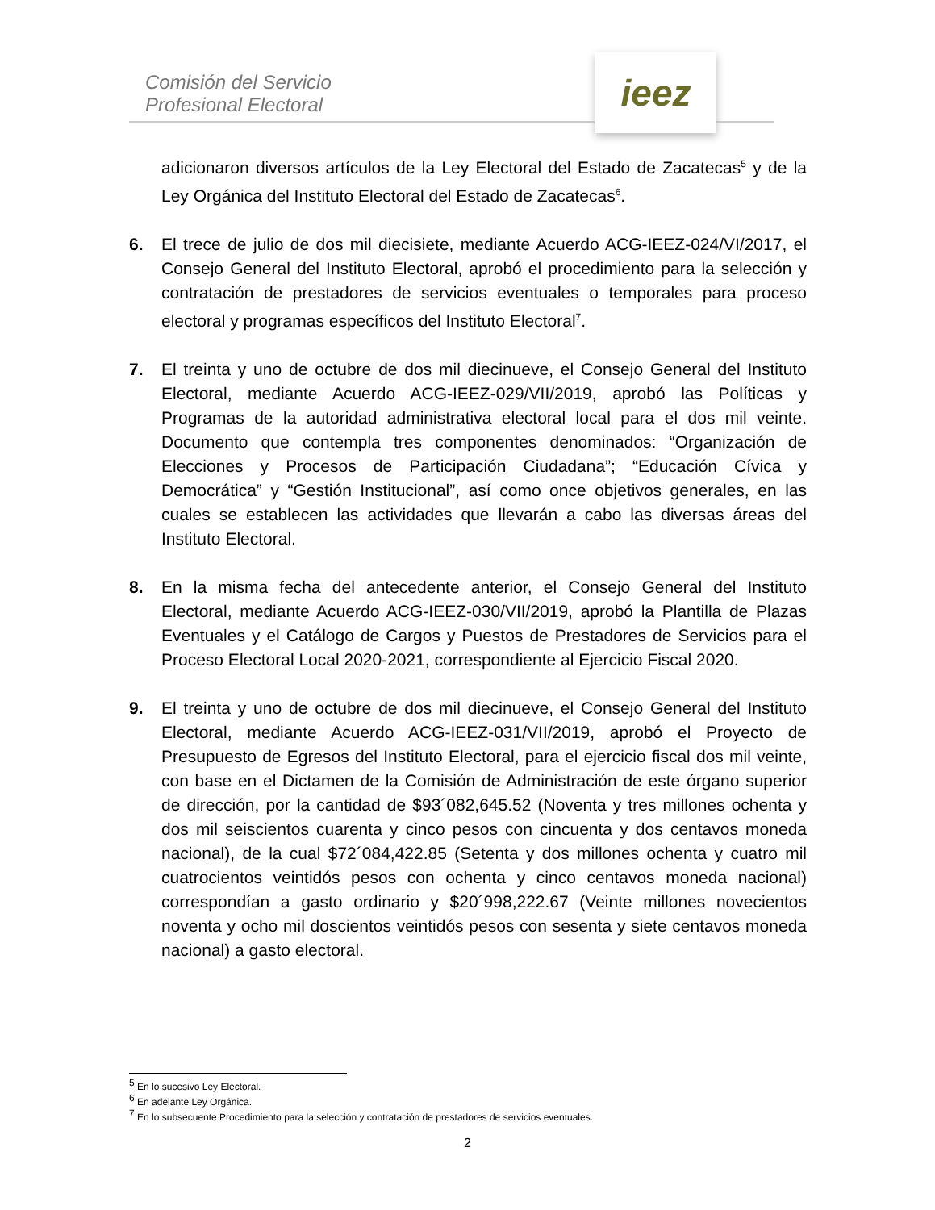Comisión del Servicio
Profesional Electoral
ieez
adicionaron diversos artículos de la Ley Electoral del Estado de Zacatecas<sup>5</sup> y de la Ley Orgánica del Instituto Electoral del Estado de Zacatecas<sup>6</sup>.
6. El trece de julio de dos mil diecisiete, mediante Acuerdo ACG-IEEZ-024/VI/2017, el Consejo General del Instituto Electoral, aprobó el procedimiento para la selección y contratación de prestadores de servicios eventuales o temporales para proceso electoral y programas específicos del Instituto Electoral<sup>7</sup>.
7. El treinta y uno de octubre de dos mil diecinueve, el Consejo General del Instituto Electoral, mediante Acuerdo ACG-IEEZ-029/VII/2019, aprobó las Políticas y Programas de la autoridad administrativa electoral local para el dos mil veinte. Documento que contempla tres componentes denominados: “Organización de Elecciones y Procesos de Participación Ciudadana”; “Educación Cívica y Democrática” y “Gestión Institucional”, así como once objetivos generales, en las cuales se establecen las actividades que llevarán a cabo las diversas áreas del Instituto Electoral.
8. En la misma fecha del antecedente anterior, el Consejo General del Instituto Electoral, mediante Acuerdo ACG-IEEZ-030/VII/2019, aprobó la Plantilla de Plazas Eventuales y el Catálogo de Cargos y Puestos de Prestadores de Servicios para el Proceso Electoral Local 2020-2021, correspondiente al Ejercicio Fiscal 2020.
9. El treinta y uno de octubre de dos mil diecinueve, el Consejo General del Instituto Electoral, mediante Acuerdo ACG-IEEZ-031/VII/2019, aprobó el Proyecto de Presupuesto de Egresos del Instituto Electoral, para el ejercicio fiscal dos mil veinte, con base en el Dictamen de la Comisión de Administración de este órgano superior de dirección, por la cantidad de $93´082,645.52 (Noventa y tres millones ochenta y dos mil seiscientos cuarenta y cinco pesos con cincuenta y dos centavos moneda nacional), de la cual $72´084,422.85 (Setenta y dos millones ochenta y cuatro mil cuatrocientos veintidós pesos con ochenta y cinco centavos moneda nacional) correspondían a gasto ordinario y $20´998,222.67 (Veinte millones novecientos noventa y ocho mil doscientos veintidós pesos con sesenta y siete centavos moneda nacional) a gasto electoral.
<sup>5</sup> En lo sucesivo Ley Electoral.
<sup>6</sup> En adelante Ley Orgánica.
<sup>7</sup> En lo subsecuente Procedimiento para la selección y contratación de prestadores de servicios eventuales.
2